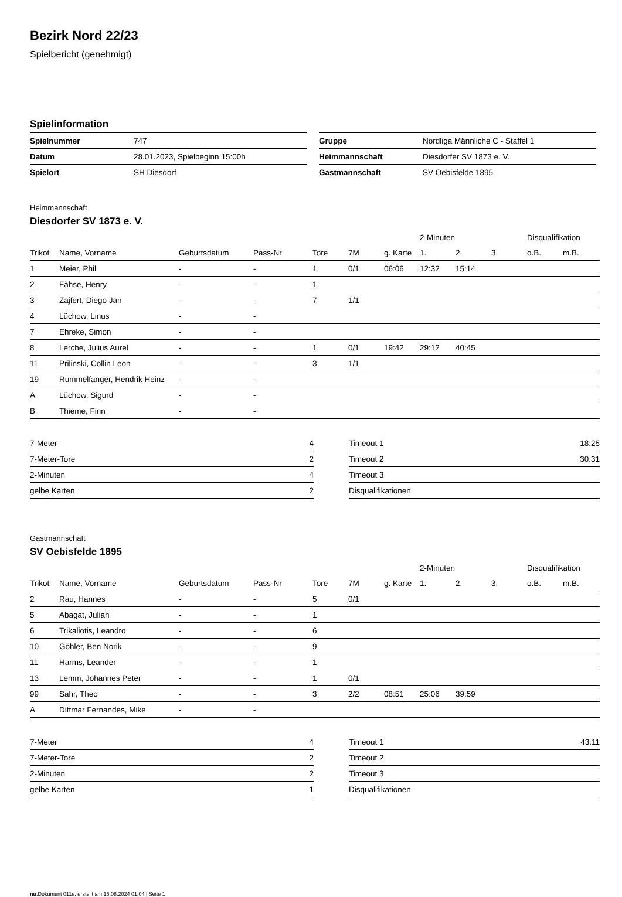Bezirk Nord 22/23
Spielbericht (genehmigt)
Spielinformation
| Spielnummer | 747 |
| Datum | 28.01.2023, Spielbeginn 15:00h |
| Spielort | SH Diesdorf |
| Gruppe | Nordliga Männliche C - Staffel 1 |
| Heimmannschaft | Diesdorfer SV 1873 e. V. |
| Gastmannschaft | SV Oebisfelde 1895 |
Heimmannschaft
Diesdorfer SV 1873 e. V.
| | | | | | | | 2-Minuten | | | Disqualifikation | |
| --- | --- | --- | --- | --- | --- | --- | --- | --- | --- | --- | --- |
| Trikot | Name, Vorname | Geburtsdatum | Pass-Nr | Tore | 7M | g. Karte | 1. | 2. | 3. | o.B. | m.B. |
| 1 | Meier, Phil | - | - | 1 | 0/1 | 06:06 | 12:32 | 15:14 | | | |
| 2 | Fähse, Henry | - | - | 1 | | | | | | | |
| 3 | Zajfert, Diego Jan | - | - | 7 | 1/1 | | | | | | |
| 4 | Lüchow, Linus | - | - | | | | | | | | |
| 7 | Ehreke, Simon | - | - | | | | | | | | |
| 8 | Lerche, Julius Aurel | - | - | 1 | 0/1 | 19:42 | 29:12 | 40:45 | | | |
| 11 | Prilinski, Collin Leon | - | - | 3 | 1/1 | | | | | | |
| 19 | Rummelfanger, Hendrik Heinz | - | - | | | | | | | | |
| A | Lüchow, Sigurd | - | - | | | | | | | | |
| B | Thieme, Finn | - | - | | | | | | | | |
| 7-Meter | 4 |
| 7-Meter-Tore | 2 |
| 2-Minuten | 4 |
| gelbe Karten | 2 |
| Timeout 1 | 18:25 |
| Timeout 2 | 30:31 |
| Timeout 3 | |
| Disqualifikationen | |
Gastmannschaft
SV Oebisfelde 1895
| | | | | | | | 2-Minuten | | | Disqualifikation | |
| --- | --- | --- | --- | --- | --- | --- | --- | --- | --- | --- | --- |
| Trikot | Name, Vorname | Geburtsdatum | Pass-Nr | Tore | 7M | g. Karte | 1. | 2. | 3. | o.B. | m.B. |
| 2 | Rau, Hannes | - | - | 5 | 0/1 | | | | | | |
| 5 | Abagat, Julian | - | - | 1 | | | | | | | |
| 6 | Trikaliotis, Leandro | - | - | 6 | | | | | | | |
| 10 | Göhler, Ben Norik | - | - | 9 | | | | | | | |
| 11 | Harms, Leander | - | - | 1 | | | | | | | |
| 13 | Lemm, Johannes Peter | - | - | 1 | 0/1 | | | | | | |
| 99 | Sahr, Theo | - | - | 3 | 2/2 | 08:51 | 25:06 | 39:59 | | | |
| A | Dittmar Fernandes, Mike | - | - | | | | | | | | |
| 7-Meter | 4 |
| 7-Meter-Tore | 2 |
| 2-Minuten | 2 |
| gelbe Karten | 1 |
| Timeout 1 | 43:11 |
| Timeout 2 | |
| Timeout 3 | |
| Disqualifikationen | |
nu.Dokument 011e, erstellt am 15.08.2024 01:04 | Seite 1